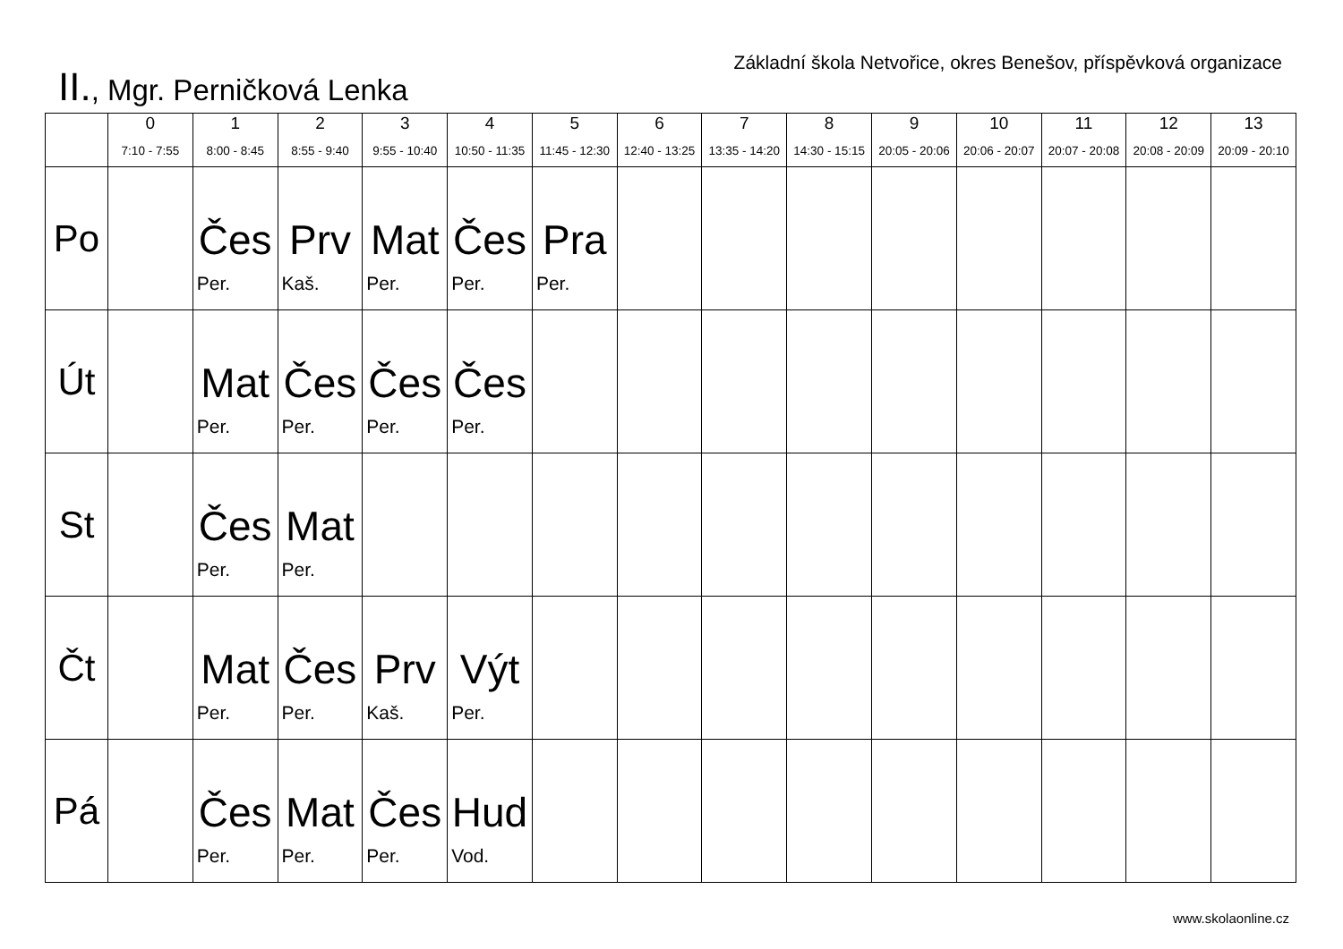Základní škola Netvořice, okres Benešov, příspěvková organizace
II., Mgr. Perničková Lenka
| | 0 7:10 - 7:55 | 1 8:00 - 8:45 | 2 8:55 - 9:40 | 3 9:55 - 10:40 | 4 10:50 - 11:35 | 5 11:45 - 12:30 | 6 12:40 - 13:25 | 7 13:35 - 14:20 | 8 14:30 - 15:15 | 9 20:05 - 20:06 | 10 20:06 - 20:07 | 11 20:07 - 20:08 | 12 20:08 - 20:09 | 13 20:09 - 20:10 |
| --- | --- | --- | --- | --- | --- | --- | --- | --- | --- | --- | --- | --- | --- | --- |
| Po | | Čes Per. | Prv Kaš. | Mat Per. | Čes Per. | Pra Per. | | | | | | | | |
| Út | | Mat Per. | Čes Per. | Čes Per. | Čes Per. | | | | | | | | | |
| St | | Čes Per. | Mat Per. | | | | | | | | | | | |
| Čt | | Mat Per. | Čes Per. | Prv Kaš. | Výt Per. | | | | | | | | | |
| Pá | | Čes Per. | Mat Per. | Čes Per. | Hud Vod. | | | | | | | | | |
www.skolaonline.cz